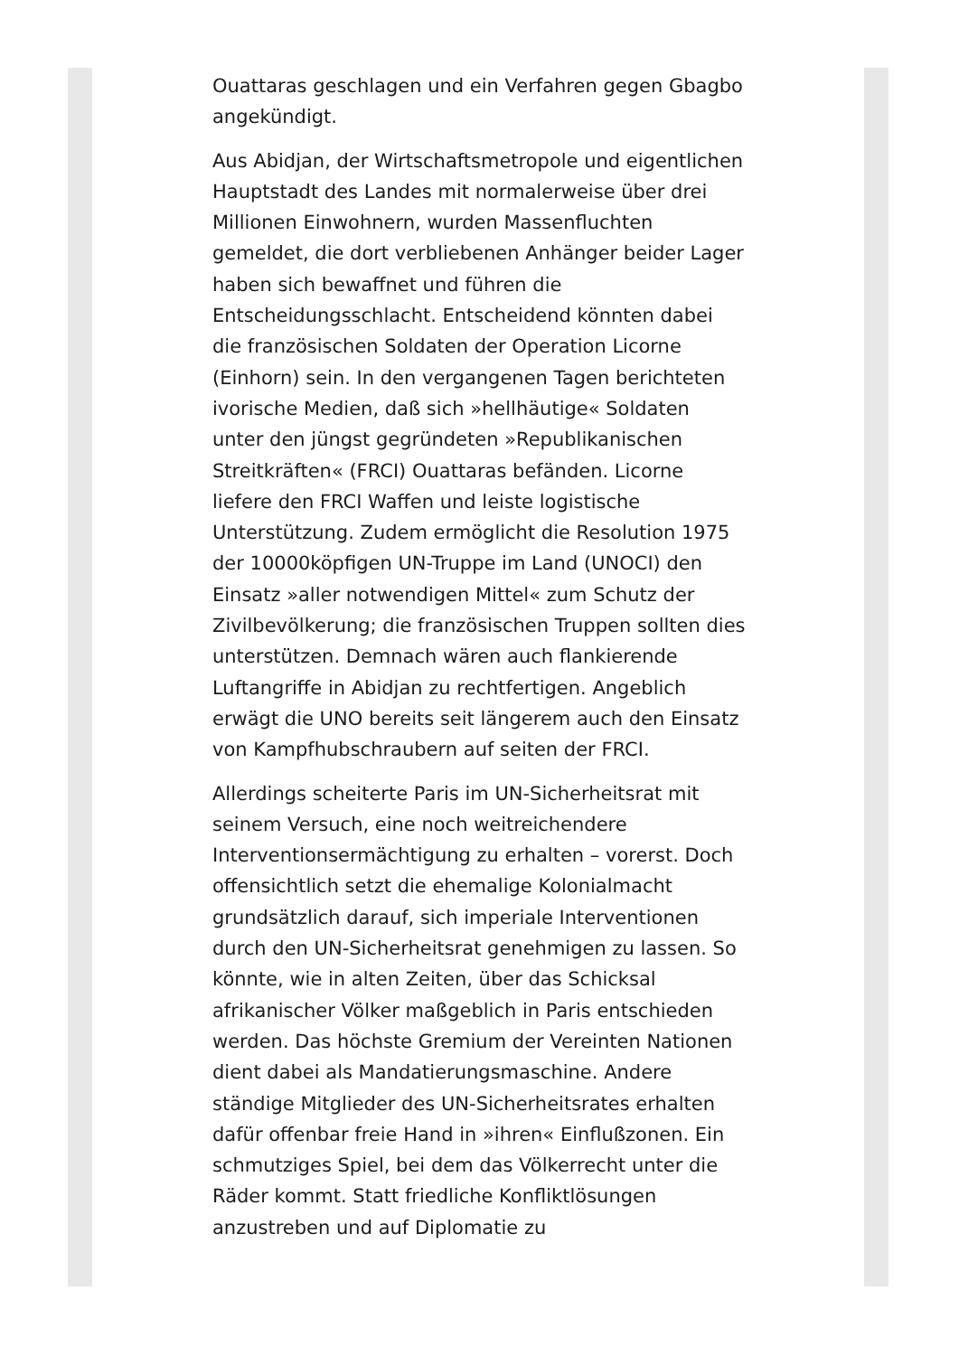Ouattaras geschlagen und ein Verfahren gegen Gbagbo angekündigt.
Aus Abidjan, der Wirtschaftsmetropole und eigentlichen Hauptstadt des Landes mit normalerweise über drei Millionen Einwohnern, wurden Massenfluchten gemeldet, die dort verbliebenen Anhänger beider Lager haben sich bewaffnet und führen die Entscheidungsschlacht. Entscheidend könnten dabei die französischen Soldaten der Operation Licorne (Einhorn) sein. In den vergangenen Tagen berichteten ivorische Medien, daß sich »hellhäutige« Soldaten unter den jüngst gegründeten »Republikanischen Streitkräften« (FRCI) Ouattaras befänden. Licorne liefere den FRCI Waffen und leiste logistische Unterstützung. Zudem ermöglicht die Resolution 1975 der 10000köpfigen UN-Truppe im Land (UNOCI) den Einsatz »aller notwendigen Mittel« zum Schutz der Zivilbevölkerung; die französischen Truppen sollten dies unterstützen. Demnach wären auch flankierende Luftangriffe in Abidjan zu rechtfertigen. Angeblich erwägt die UNO bereits seit längerem auch den Einsatz von Kampfhubschraubern auf seiten der FRCI.
Allerdings scheiterte Paris im UN-Sicherheitsrat mit seinem Versuch, eine noch weitreichendere Interventionsermächtigung zu erhalten – vorerst. Doch offensichtlich setzt die ehemalige Kolonialmacht grundsätzlich darauf, sich imperiale Interventionen durch den UN-Sicherheitsrat genehmigen zu lassen. So könnte, wie in alten Zeiten, über das Schicksal afrikanischer Völker maßgeblich in Paris entschieden werden. Das höchste Gremium der Vereinten Nationen dient dabei als Mandatierungsmaschine. Andere ständige Mitglieder des UN-Sicherheitsrates erhalten dafür offenbar freie Hand in »ihren« Einflußzonen. Ein schmutziges Spiel, bei dem das Völkerrecht unter die Räder kommt. Statt friedliche Konfliktlösungen anzustreben und auf Diplomatie zu